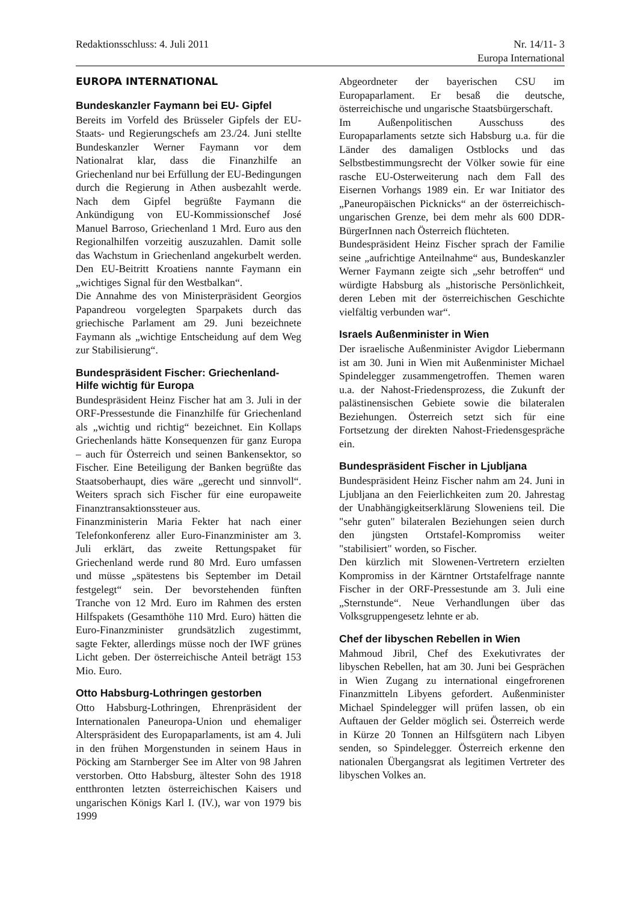Redaktionsschluss: 4. Juli 2011
Nr. 14/11- 3
Europa International
EUROPA INTERNATIONAL
Bundeskanzler Faymann bei EU- Gipfel
Bereits im Vorfeld des Brüsseler Gipfels der EU-Staats- und Regierungschefs am 23./24. Juni stellte Bundeskanzler Werner Faymann vor dem Nationalrat klar, dass die Finanzhilfe an Griechenland nur bei Erfüllung der EU-Bedingungen durch die Regierung in Athen ausbezahlt werde. Nach dem Gipfel begrüßte Faymann die Ankündigung von EU-Kommissionschef José Manuel Barroso, Griechenland 1 Mrd. Euro aus den Regionalhilfen vorzeitig auszuzahlen. Damit solle das Wachstum in Griechenland angekurbelt werden. Den EU-Beitritt Kroatiens nannte Faymann ein „wichtiges Signal für den Westbalkan“.
Die Annahme des von Ministerpräsident Georgios Papandreou vorgelegten Sparpakets durch das griechische Parlament am 29. Juni bezeichnete Faymann als „wichtige Entscheidung auf dem Weg zur Stabilisierung“.
Bundespräsident Fischer: Griechenland-Hilfe wichtig für Europa
Bundespräsident Heinz Fischer hat am 3. Juli in der ORF-Pressestunde die Finanzhilfe für Griechenland als „wichtig und richtig“ bezeichnet. Ein Kollaps Griechenlands hätte Konsequenzen für ganz Europa – auch für Österreich und seinen Bankensektor, so Fischer. Eine Beteiligung der Banken begrüßte das Staatsoberhaupt, dies wäre „gerecht und sinnvoll“. Weiters sprach sich Fischer für eine europaweite Finanztransaktionssteuer aus.
Finanzministerin Maria Fekter hat nach einer Telefonkonferenz aller Euro-Finanzminister am 3. Juli erklärt, das zweite Rettungspaket für Griechenland werde rund 80 Mrd. Euro umfassen und müsse „spätestens bis September im Detail festgelegt“ sein. Der bevorstehenden fünften Tranche von 12 Mrd. Euro im Rahmen des ersten Hilfspakets (Gesamthöhe 110 Mrd. Euro) hätten die Euro-Finanzminister grundsätzlich zugestimmt, sagte Fekter, allerdings müsse noch der IWF grünes Licht geben. Der österreichische Anteil beträgt 153 Mio. Euro.
Otto Habsburg-Lothringen gestorben
Otto Habsburg-Lothringen, Ehrenpräsident der Internationalen Paneuropa-Union und ehemaliger Alterspräsident des Europaparlaments, ist am 4. Juli in den frühen Morgenstunden in seinem Haus in Pöcking am Starnberger See im Alter von 98 Jahren verstorben. Otto Habsburg, ältester Sohn des 1918 entthronten letzten österreichischen Kaisers und ungarischen Königs Karl I. (IV.), war von 1979 bis 1999
Abgeordneter der bayerischen CSU im Europaparlament. Er besaß die deutsche, österreichische und ungarische Staatsbürgerschaft.
Im Außenpolitischen Ausschuss des Europaparlaments setzte sich Habsburg u.a. für die Länder des damaligen Ostblocks und das Selbstbestimmungsrecht der Völker sowie für eine rasche EU-Osterweiterung nach dem Fall des Eisernen Vorhangs 1989 ein. Er war Initiator des „Paneuropäischen Picknicks“ an der österreichisch-ungarischen Grenze, bei dem mehr als 600 DDR-BürgerInnen nach Österreich flüchteten.
Bundespräsident Heinz Fischer sprach der Familie seine „aufrichtige Anteilnahme“ aus, Bundeskanzler Werner Faymann zeigte sich „sehr betroffen“ und würdigte Habsburg als „historische Persönlichkeit, deren Leben mit der österreichischen Geschichte vielfältig verbunden war“.
Israels Außenminister in Wien
Der israelische Außenminister Avigdor Liebermann ist am 30. Juni in Wien mit Außenminister Michael Spindelegger zusammengetroffen. Themen waren u.a. der Nahost-Friedensprozess, die Zukunft der palästinensischen Gebiete sowie die bilateralen Beziehungen. Österreich setzt sich für eine Fortsetzung der direkten Nahost-Friedensgespräche ein.
Bundespräsident Fischer in Ljubljana
Bundespräsident Heinz Fischer nahm am 24. Juni in Ljubljana an den Feierlichkeiten zum 20. Jahrestag der Unabhängigkeitserklärung Sloweniens teil. Die "sehr guten" bilateralen Beziehungen seien durch den jüngsten Ortstafel-Kompromiss weiter "stabilisiert" worden, so Fischer.
Den kürzlich mit Slowenen-Vertretern erzielten Kompromiss in der Kärntner Ortstafelfrage nannte Fischer in der ORF-Pressestunde am 3. Juli eine „Sternstunde“. Neue Verhandlungen über das Volksgruppengesetz lehnte er ab.
Chef der libyschen Rebellen in Wien
Mahmoud Jibril, Chef des Exekutivrates der libyschen Rebellen, hat am 30. Juni bei Gesprächen in Wien Zugang zu international eingefrorenen Finanzmitteln Libyens gefordert. Außenminister Michael Spindelegger will prüfen lassen, ob ein Auftauen der Gelder möglich sei. Österreich werde in Kürze 20 Tonnen an Hilfsgütern nach Libyen senden, so Spindelegger. Österreich erkenne den nationalen Übergangsrat als legitimen Vertreter des libyschen Volkes an.